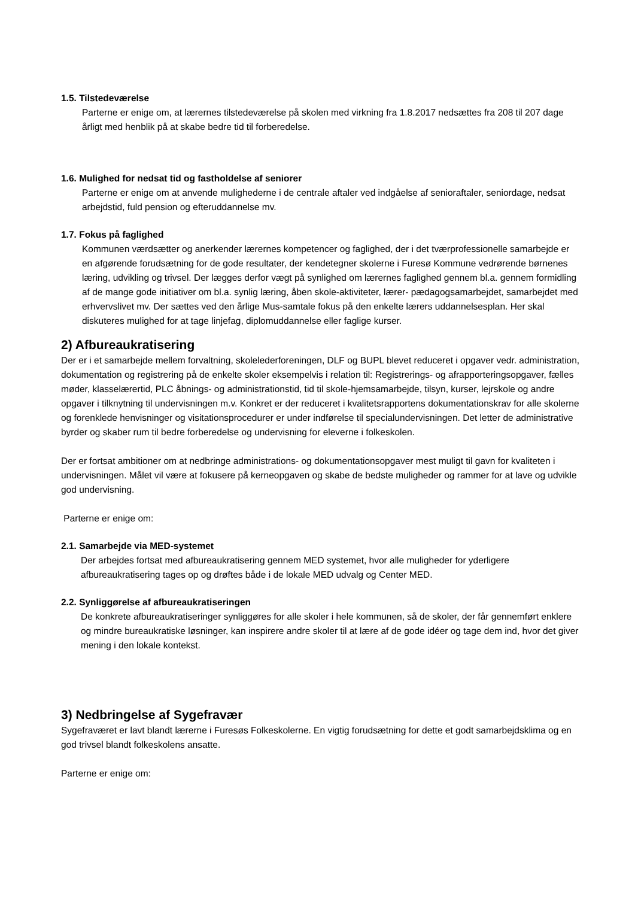1.5. Tilstedeværelse
Parterne er enige om, at lærernes tilstedeværelse på skolen med virkning fra 1.8.2017 nedsættes fra 208 til 207 dage årligt med henblik på at skabe bedre tid til forberedelse.
1.6. Mulighed for nedsat tid og fastholdelse af seniorer
Parterne er enige om at anvende mulighederne i de centrale aftaler ved indgåelse af senioraftaler, seniordage, nedsat arbejdstid, fuld pension og efteruddannelse mv.
1.7. Fokus på faglighed
Kommunen værdsætter og anerkender lærernes kompetencer og faglighed, der i det tværprofessionelle samarbejde er en afgørende forudsætning for de gode resultater, der kendetegner skolerne i Furesø Kommune vedrørende børnenes læring, udvikling og trivsel. Der lægges derfor vægt på synlighed om lærernes faglighed gennem bl.a. gennem formidling af de mange gode initiativer om bl.a. synlig læring, åben skole-aktiviteter, lærer- pædagogsamarbejdet, samarbejdet med erhvervslivet mv. Der sættes ved den årlige Mus-samtale fokus på den enkelte lærers uddannelsesplan. Her skal diskuteres mulighed for at tage linjefag, diplomuddannelse eller faglige kurser.
2) Afbureaukratisering
Der er i et samarbejde mellem forvaltning, skolelederforeningen, DLF og BUPL blevet reduceret i opgaver vedr. administration, dokumentation og registrering på de enkelte skoler eksempelvis i relation til: Registrerings- og afrapporteringsopgaver, fælles møder, klasselærertid, PLC åbnings- og administrationstid, tid til skole-hjemsamarbejde, tilsyn, kurser, lejrskole og andre opgaver i tilknytning til undervisningen m.v. Konkret er der reduceret i kvalitetsrapportens dokumentationskrav for alle skolerne og forenklede henvisninger og visitationsprocedurer er under indførelse til specialundervisningen. Det letter de administrative byrder og skaber rum til bedre forberedelse og undervisning for eleverne i folkeskolen.
Der er fortsat ambitioner om at nedbringe administrations- og dokumentationsopgaver mest muligt til gavn for kvaliteten i undervisningen. Målet vil være at fokusere på kerneopgaven og skabe de bedste muligheder og rammer for at lave og udvikle god undervisning.
Parterne er enige om:
2.1. Samarbejde via MED-systemet
Der arbejdes fortsat med afbureaukratisering gennem MED systemet, hvor alle muligheder for yderligere afbureaukratisering tages op og drøftes både i de lokale MED udvalg og Center MED.
2.2. Synliggørelse af afbureaukratiseringen
De konkrete afbureaukratiseringer synliggøres for alle skoler i hele kommunen, så de skoler, der får gennemført enklere og mindre bureaukratiske løsninger, kan inspirere andre skoler til at lære af de gode idéer og tage dem ind, hvor det giver mening i den lokale kontekst.
3) Nedbringelse af Sygefravær
Sygefraværet er lavt blandt lærerne i Furesøs Folkeskolerne. En vigtig forudsætning for dette et godt samarbejdsklima og en god trivsel blandt folkeskolens ansatte.
Parterne er enige om: